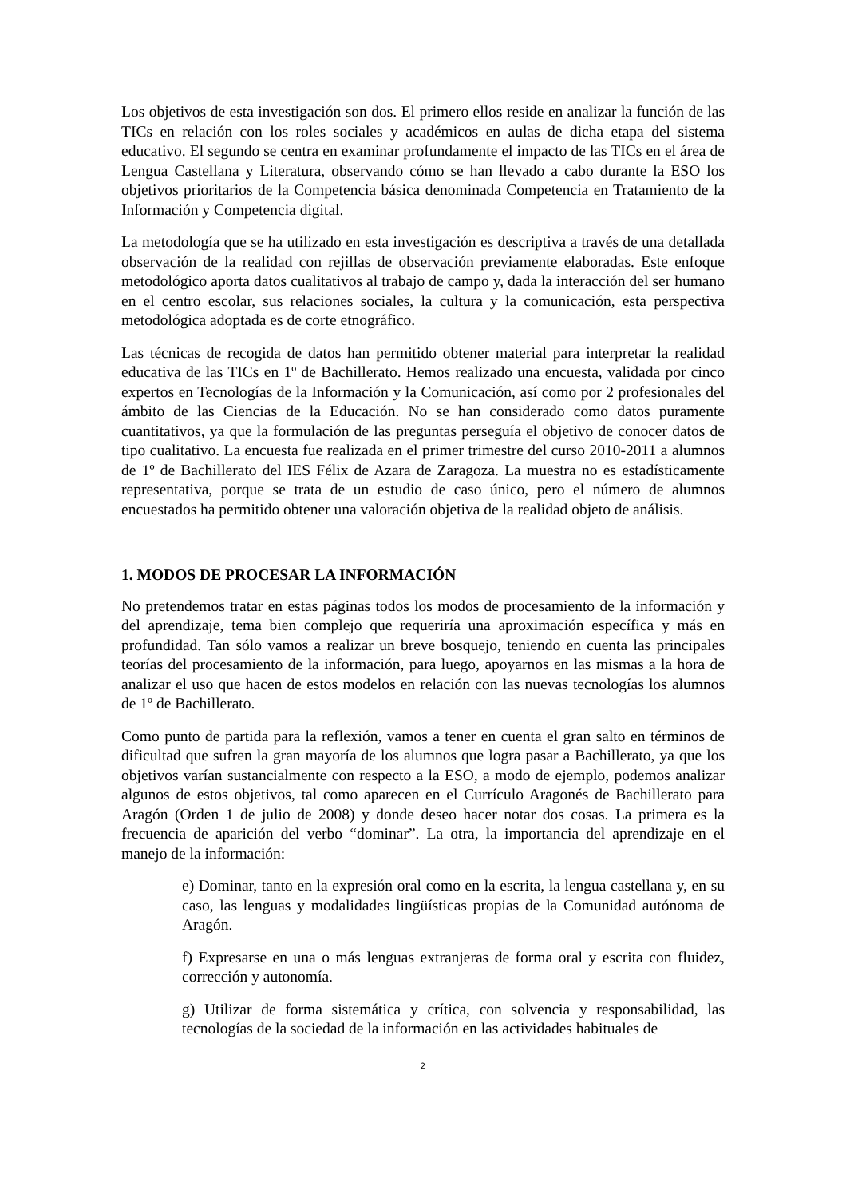Los objetivos de esta investigación son dos. El primero ellos reside en analizar la función de las TICs en relación con los roles sociales y académicos en aulas de dicha etapa del sistema educativo. El segundo se centra en examinar profundamente el impacto de las TICs en el área de Lengua Castellana y Literatura, observando cómo se han llevado a cabo durante la ESO los objetivos prioritarios de la Competencia básica denominada Competencia en Tratamiento de la Información y Competencia digital.
La metodología que se ha utilizado en esta investigación es descriptiva a través de una detallada observación de la realidad con rejillas de observación previamente elaboradas. Este enfoque metodológico aporta datos cualitativos al trabajo de campo y, dada la interacción del ser humano en el centro escolar, sus relaciones sociales, la cultura y la comunicación, esta perspectiva metodológica adoptada es de corte etnográfico.
Las técnicas de recogida de datos han permitido obtener material para interpretar la realidad educativa de las TICs en 1º de Bachillerato. Hemos realizado una encuesta, validada por cinco expertos en Tecnologías de la Información y la Comunicación, así como por 2 profesionales del ámbito de las Ciencias de la Educación. No se han considerado como datos puramente cuantitativos, ya que la formulación de las preguntas perseguía el objetivo de conocer datos de tipo cualitativo. La encuesta fue realizada en el primer trimestre del curso 2010-2011 a alumnos de 1º de Bachillerato del IES Félix de Azara de Zaragoza. La muestra no es estadísticamente representativa, porque se trata de un estudio de caso único, pero el número de alumnos encuestados ha permitido obtener una valoración objetiva de la realidad objeto de análisis.
1. MODOS DE PROCESAR LA INFORMACIÓN
No pretendemos tratar en estas páginas todos los modos de procesamiento de la información y del aprendizaje, tema bien complejo que requeriría una aproximación específica y más en profundidad. Tan sólo vamos a realizar un breve bosquejo, teniendo en cuenta las principales teorías del procesamiento de la información, para luego, apoyarnos en las mismas a la hora de analizar el uso que hacen de estos modelos en relación con las nuevas tecnologías los alumnos de 1º de Bachillerato.
Como punto de partida para la reflexión, vamos a tener en cuenta el gran salto en términos de dificultad que sufren la gran mayoría de los alumnos que logra pasar a Bachillerato, ya que los objetivos varían sustancialmente con respecto a la ESO, a modo de ejemplo, podemos analizar algunos de estos objetivos, tal como aparecen en el Currículo Aragonés de Bachillerato para Aragón (Orden 1 de julio de 2008) y donde deseo hacer notar dos cosas. La primera es la frecuencia de aparición del verbo “dominar”. La otra, la importancia del aprendizaje en el manejo de la información:
e) Dominar, tanto en la expresión oral como en la escrita, la lengua castellana y, en su caso, las lenguas y modalidades lingüísticas propias de la Comunidad autónoma de Aragón.
f) Expresarse en una o más lenguas extranjeras de forma oral y escrita con fluidez, corrección y autonomía.
g) Utilizar de forma sistemática y crítica, con solvencia y responsabilidad, las tecnologías de la sociedad de la información en las actividades habituales de
2